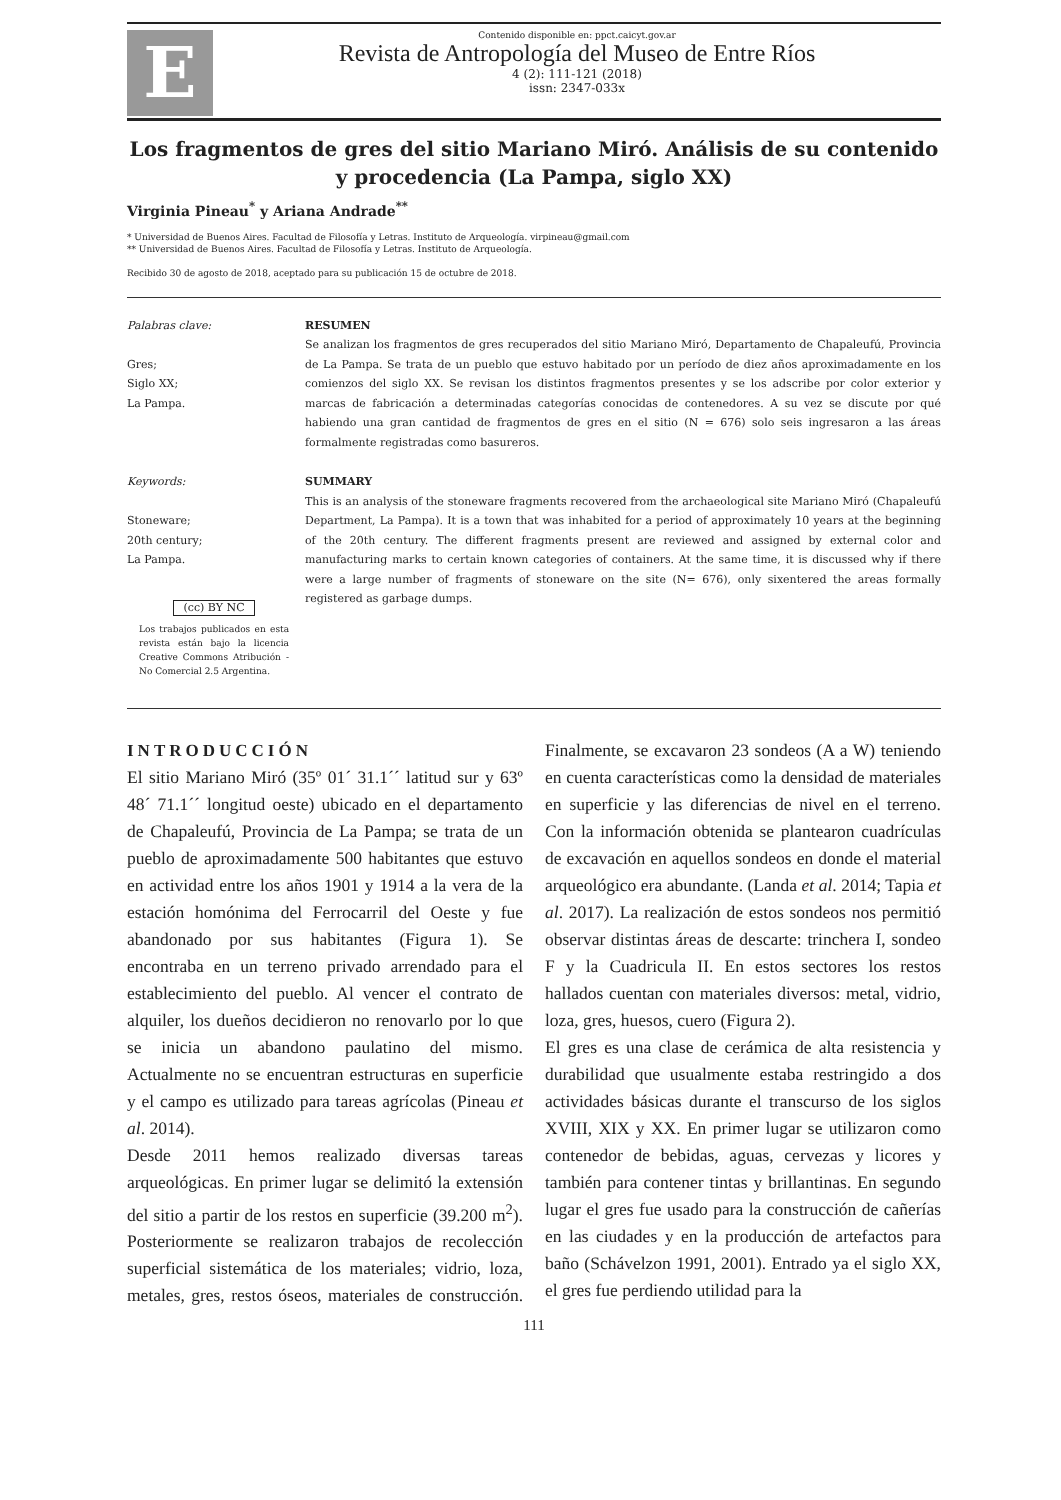E
Contenido disponible en: ppct.caicyt.gov.ar
Revista de Antropología del Museo de Entre Ríos
4 (2): 111-121 (2018)
issn: 2347-033x
Los fragmentos de gres del sitio Mariano Miró. Análisis de su contenido y procedencia (La Pampa, siglo XX)
Virginia Pineau<sup>*</sup> y Ariana Andrade<sup>**</sup>
* Universidad de Buenos Aires. Facultad de Filosofía y Letras. Instituto de Arqueología. virpineau@gmail.com
** Universidad de Buenos Aires. Facultad de Filosofía y Letras. Instituto de Arqueología.
Recibido 30 de agosto de 2018, aceptado para su publicación 15 de octubre de 2018.
Palabras clave:
Gres;
Siglo XX;
La Pampa.
RESUMEN
Se analizan los fragmentos de gres recuperados del sitio Mariano Miró, Departamento de Chapaleufú, Provincia de La Pampa. Se trata de un pueblo que estuvo habitado por un período de diez años aproximadamente en los comienzos del siglo XX. Se revisan los distintos fragmentos presentes y se los adscribe por color exterior y marcas de fabricación a determinadas categorías conocidas de contenedores. A su vez se discute por qué habiendo una gran cantidad de fragmentos de gres en el sitio (N = 676) solo seis ingresaron a las áreas formalmente registradas como basureros.
Keywords:
Stoneware;
20th century;
La Pampa.
(cc) BY NC
Los trabajos publicados en esta revista están bajo la licencia Creative Commons Atribución - No Comercial 2.5 Argentina.
SUMMARY
This is an analysis of the stoneware fragments recovered from the archaeological site Mariano Miró (Chapaleufú Department, La Pampa). It is a town that was inhabited for a period of approximately 10 years at the beginning of the 20th century. The different fragments present are reviewed and assigned by external color and manufacturing marks to certain known categories of containers. At the same time, it is discussed why if there were a large number of fragments of stoneware on the site (N= 676), only sixentered the areas formally registered as garbage dumps.
INTRODUCCIÓN
El sitio Mariano Miró (35º 01´ 31.1´´ latitud sur y 63º 48´ 71.1´´ longitud oeste) ubicado en el departamento de Chapaleufú, Provincia de La Pampa; se trata de un pueblo de aproximadamente 500 habitantes que estuvo en actividad entre los años 1901 y 1914 a la vera de la estación homónima del Ferrocarril del Oeste y fue abandonado por sus habitantes (Figura 1). Se encontraba en un terreno privado arrendado para el establecimiento del pueblo. Al vencer el contrato de alquiler, los dueños decidieron no renovarlo por lo que se inicia un abandono paulatino del mismo. Actualmente no se encuentran estructuras en superficie y el campo es utilizado para tareas agrícolas (Pineau et al. 2014).
Desde 2011 hemos realizado diversas tareas arqueológicas. En primer lugar se delimitó la extensión del sitio a partir de los restos en superficie (39.200 m<sup>2</sup>). Posteriormente se realizaron trabajos de recolección superficial sistemática de los materiales; vidrio, loza, metales, gres, restos óseos, materiales de construcción. Finalmente, se excavaron 23 sondeos (A a W) teniendo en cuenta características como la densidad de materiales en superficie y las diferencias de nivel en el terreno. Con la información obtenida se plantearon cuadrículas de excavación en aquellos sondeos en donde el material arqueológico era abundante. (Landa et al. 2014; Tapia et al. 2017). La realización de estos sondeos nos permitió observar distintas áreas de descarte: trinchera I, sondeo F y la Cuadricula II. En estos sectores los restos hallados cuentan con materiales diversos: metal, vidrio, loza, gres, huesos, cuero (Figura 2).
El gres es una clase de cerámica de alta resistencia y durabilidad que usualmente estaba restringido a dos actividades básicas durante el transcurso de los siglos XVIII, XIX y XX. En primer lugar se utilizaron como contenedor de bebidas, aguas, cervezas y licores y también para contener tintas y brillantinas. En segundo lugar el gres fue usado para la construcción de cañerías en las ciudades y en la producción de artefactos para baño (Schávelzon 1991, 2001). Entrado ya el siglo XX, el gres fue perdiendo utilidad para la
111